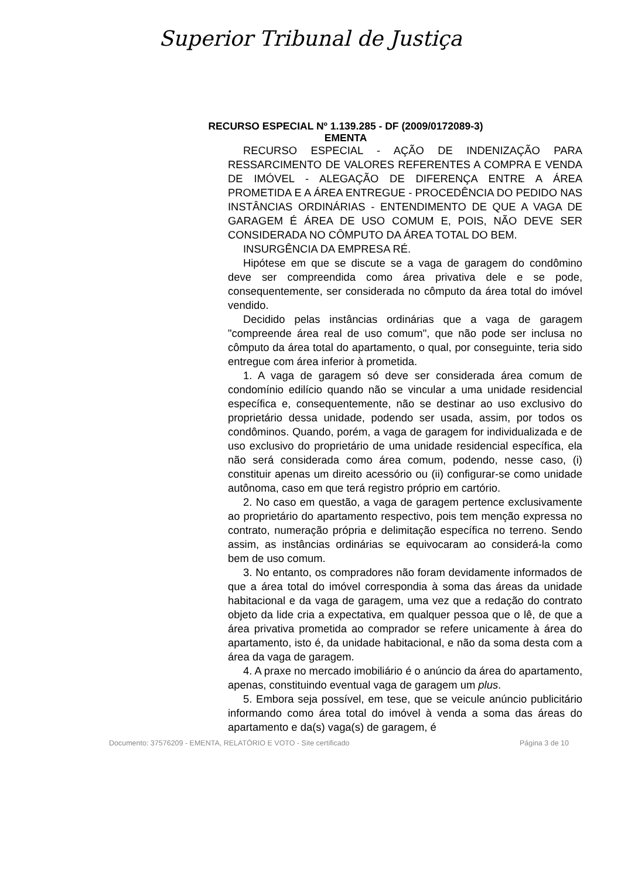Superior Tribunal de Justiça
RECURSO ESPECIAL Nº 1.139.285 - DF (2009/0172089-3)
EMENTA
RECURSO ESPECIAL - AÇÃO DE INDENIZAÇÃO PARA RESSARCIMENTO DE VALORES REFERENTES A COMPRA E VENDA DE IMÓVEL - ALEGAÇÃO DE DIFERENÇA ENTRE A ÁREA PROMETIDA E A ÁREA ENTREGUE - PROCEDÊNCIA DO PEDIDO NAS INSTÂNCIAS ORDINÁRIAS - ENTENDIMENTO DE QUE A VAGA DE GARAGEM É ÁREA DE USO COMUM E, POIS, NÃO DEVE SER CONSIDERADA NO CÔMPUTO DA ÁREA TOTAL DO BEM.
INSURGÊNCIA DA EMPRESA RÉ.
Hipótese em que se discute se a vaga de garagem do condômino deve ser compreendida como área privativa dele e se pode, consequentemente, ser considerada no cômputo da área total do imóvel vendido.
Decidido pelas instâncias ordinárias que a vaga de garagem "compreende área real de uso comum", que não pode ser inclusa no cômputo da área total do apartamento, o qual, por conseguinte, teria sido entregue com área inferior à prometida.
1. A vaga de garagem só deve ser considerada área comum de condomínio edilício quando não se vincular a uma unidade residencial específica e, consequentemente, não se destinar ao uso exclusivo do proprietário dessa unidade, podendo ser usada, assim, por todos os condôminos. Quando, porém, a vaga de garagem for individualizada e de uso exclusivo do proprietário de uma unidade residencial específica, ela não será considerada como área comum, podendo, nesse caso, (i) constituir apenas um direito acessório ou (ii) configurar-se como unidade autônoma, caso em que terá registro próprio em cartório.
2. No caso em questão, a vaga de garagem pertence exclusivamente ao proprietário do apartamento respectivo, pois tem menção expressa no contrato, numeração própria e delimitação específica no terreno. Sendo assim, as instâncias ordinárias se equivocaram ao considerá-la como bem de uso comum.
3. No entanto, os compradores não foram devidamente informados de que a área total do imóvel correspondia à soma das áreas da unidade habitacional e da vaga de garagem, uma vez que a redação do contrato objeto da lide cria a expectativa, em qualquer pessoa que o lê, de que a área privativa prometida ao comprador se refere unicamente à área do apartamento, isto é, da unidade habitacional, e não da soma desta com a área da vaga de garagem.
4. A praxe no mercado imobiliário é o anúncio da área do apartamento, apenas, constituindo eventual vaga de garagem um plus.
5. Embora seja possível, em tese, que se veicule anúncio publicitário informando como área total do imóvel à venda a soma das áreas do apartamento e da(s) vaga(s) de garagem, é
Documento: 37576209 - EMENTA, RELATÓRIO E VOTO - Site certificado Página 3 de 10